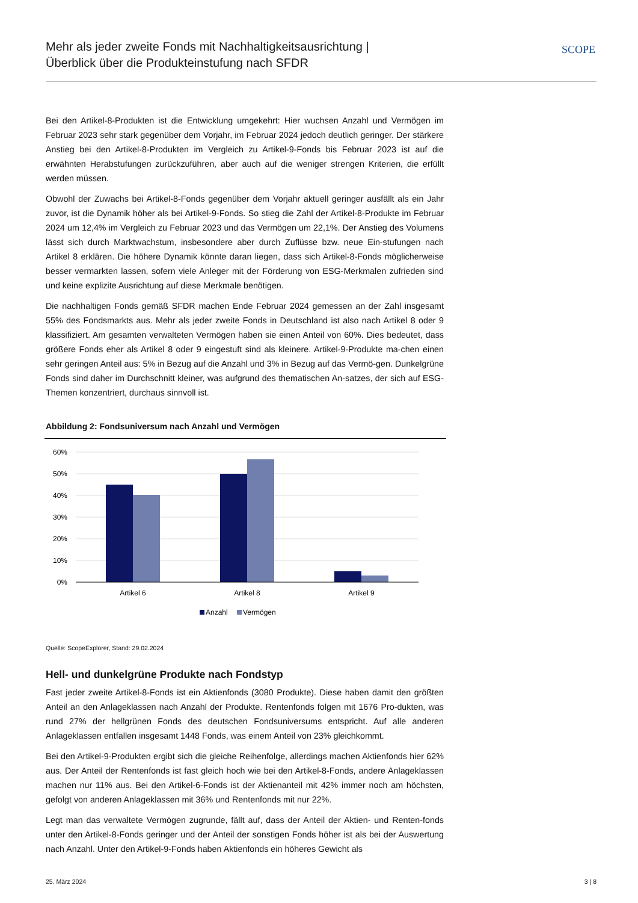Mehr als jeder zweite Fonds mit Nachhaltigkeitsausrichtung |
Überblick über die Produkteinstufung nach SFDR
SCOPE
Bei den Artikel-8-Produkten ist die Entwicklung umgekehrt: Hier wuchsen Anzahl und Vermögen im Februar 2023 sehr stark gegenüber dem Vorjahr, im Februar 2024 jedoch deutlich geringer. Der stärkere Anstieg bei den Artikel-8-Produkten im Vergleich zu Artikel-9-Fonds bis Februar 2023 ist auf die erwähnten Herabstufungen zurückzuführen, aber auch auf die weniger strengen Kriterien, die erfüllt werden müssen.
Obwohl der Zuwachs bei Artikel-8-Fonds gegenüber dem Vorjahr aktuell geringer ausfällt als ein Jahr zuvor, ist die Dynamik höher als bei Artikel-9-Fonds. So stieg die Zahl der Artikel-8-Produkte im Februar 2024 um 12,4% im Vergleich zu Februar 2023 und das Vermögen um 22,1%. Der Anstieg des Volumens lässt sich durch Marktwachstum, insbesondere aber durch Zuflüsse bzw. neue Ein-stufungen nach Artikel 8 erklären. Die höhere Dynamik könnte daran liegen, dass sich Artikel-8-Fonds möglicherweise besser vermarkten lassen, sofern viele Anleger mit der Förderung von ESG-Merkmalen zufrieden sind und keine explizite Ausrichtung auf diese Merkmale benötigen.
Die nachhaltigen Fonds gemäß SFDR machen Ende Februar 2024 gemessen an der Zahl insgesamt 55% des Fondsmarkts aus. Mehr als jeder zweite Fonds in Deutschland ist also nach Artikel 8 oder 9 klassifiziert. Am gesamten verwalteten Vermögen haben sie einen Anteil von 60%. Dies bedeutet, dass größere Fonds eher als Artikel 8 oder 9 eingestuft sind als kleinere. Artikel-9-Produkte ma-chen einen sehr geringen Anteil aus: 5% in Bezug auf die Anzahl und 3% in Bezug auf das Vermö-gen. Dunkelgrüne Fonds sind daher im Durchschnitt kleiner, was aufgrund des thematischen An-satzes, der sich auf ESG-Themen konzentriert, durchaus sinnvoll ist.
Abbildung 2: Fondsuniversum nach Anzahl und Vermögen
60%
50%
40%
30%
20%
10%
0%
Artikel 6
Artikel 8
Artikel 9
Anzahl
Vermögen
Quelle: ScopeExplorer, Stand: 29.02.2024
Hell- und dunkelgrüne Produkte nach Fondstyp
Fast jeder zweite Artikel-8-Fonds ist ein Aktienfonds (3080 Produkte). Diese haben damit den größten Anteil an den Anlageklassen nach Anzahl der Produkte. Rentenfonds folgen mit 1676 Pro-dukten, was rund 27% der hellgrünen Fonds des deutschen Fondsuniversums entspricht. Auf alle anderen Anlageklassen entfallen insgesamt 1448 Fonds, was einem Anteil von 23% gleichkommt.
Bei den Artikel-9-Produkten ergibt sich die gleiche Reihenfolge, allerdings machen Aktienfonds hier 62% aus. Der Anteil der Rentenfonds ist fast gleich hoch wie bei den Artikel-8-Fonds, andere Anlageklassen machen nur 11% aus. Bei den Artikel-6-Fonds ist der Aktienanteil mit 42% immer noch am höchsten, gefolgt von anderen Anlageklassen mit 36% und Rentenfonds mit nur 22%.
Legt man das verwaltete Vermögen zugrunde, fällt auf, dass der Anteil der Aktien- und Renten-fonds unter den Artikel-8-Fonds geringer und der Anteil der sonstigen Fonds höher ist als bei der Auswertung nach Anzahl. Unter den Artikel-9-Fonds haben Aktienfonds ein höheres Gewicht als
25. März 2024 3 | 8